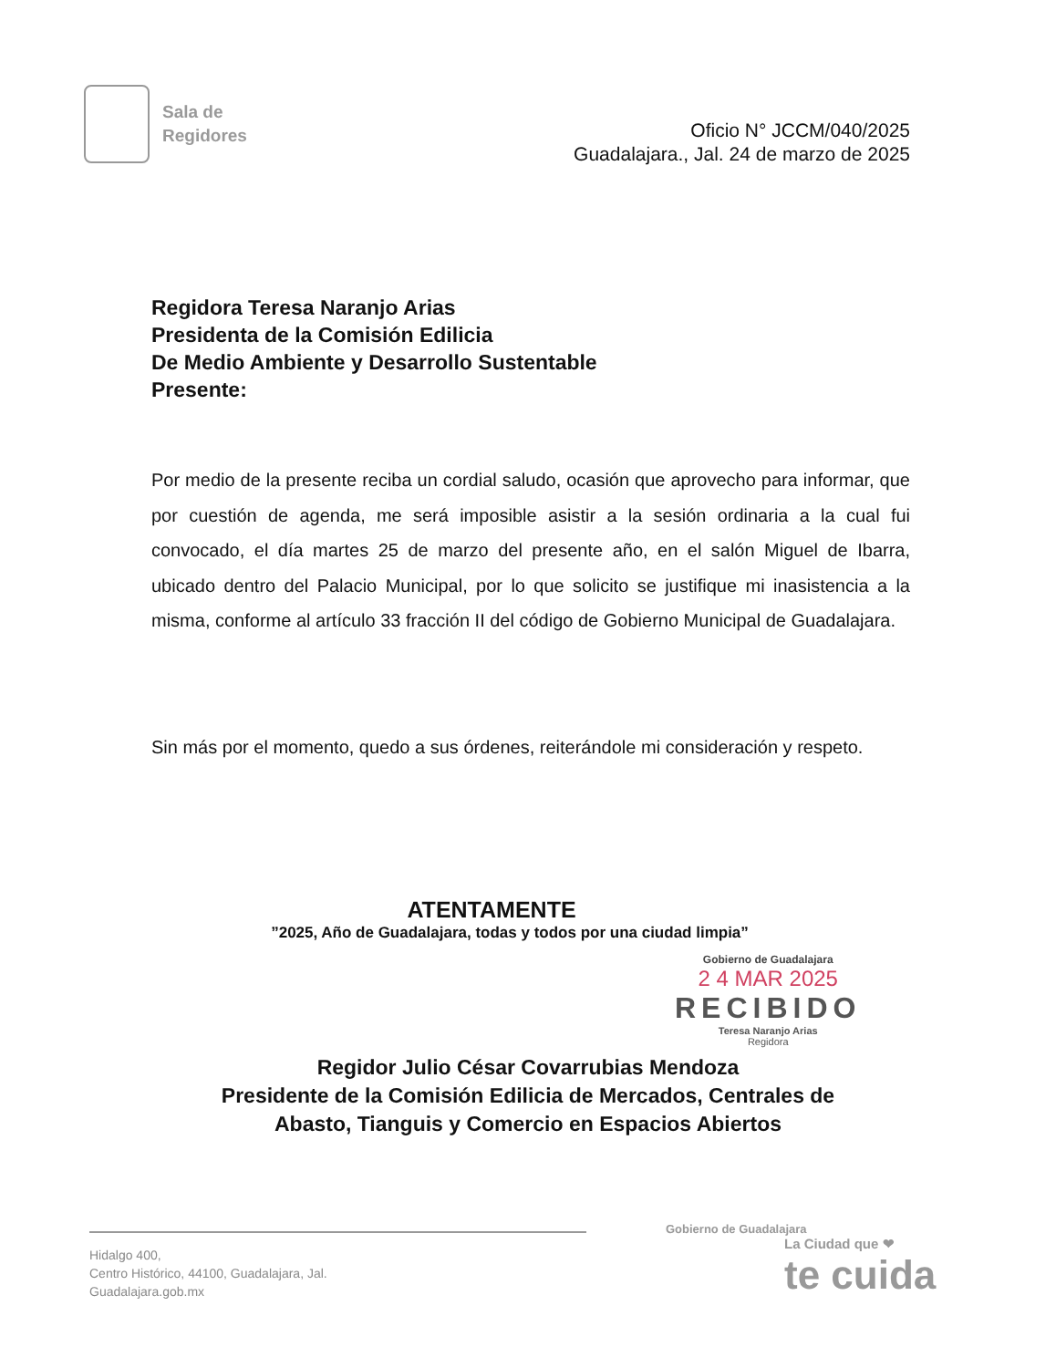Sala de
Regidores
Oficio N° JCCM/040/2025
Guadalajara., Jal. 24 de marzo de 2025
Regidora Teresa Naranjo Arias
Presidenta de la Comisión Edilicia
De Medio Ambiente y Desarrollo Sustentable
Presente:
Por medio de la presente reciba un cordial saludo, ocasión que aprovecho para informar, que por cuestión de agenda, me será imposible asistir a la sesión ordinaria a la cual fui convocado, el día martes 25 de marzo del presente año, en el salón Miguel de Ibarra, ubicado dentro del Palacio Municipal, por lo que solicito se justifique mi inasistencia a la misma, conforme al artículo 33 fracción II del código de Gobierno Municipal de Guadalajara.
Sin más por el momento, quedo a sus órdenes, reiterándole mi consideración y respeto.
ATENTAMENTE
”2025, Año de Guadalajara, todas y todos por una ciudad limpia”
Gobierno de Guadalajara
2 4 MAR 2025
RECIBIDO
Teresa Naranjo Arias
Regidora
Regidor Julio César Covarrubias Mendoza
Presidente de la Comisión Edilicia de Mercados, Centrales de
Abasto, Tianguis y Comercio en Espacios Abiertos
Hidalgo 400,
Centro Histórico, 44100, Guadalajara, Jal.
Guadalajara.gob.mx
Gobierno de Guadalajara
La Ciudad que ❤
te cuida